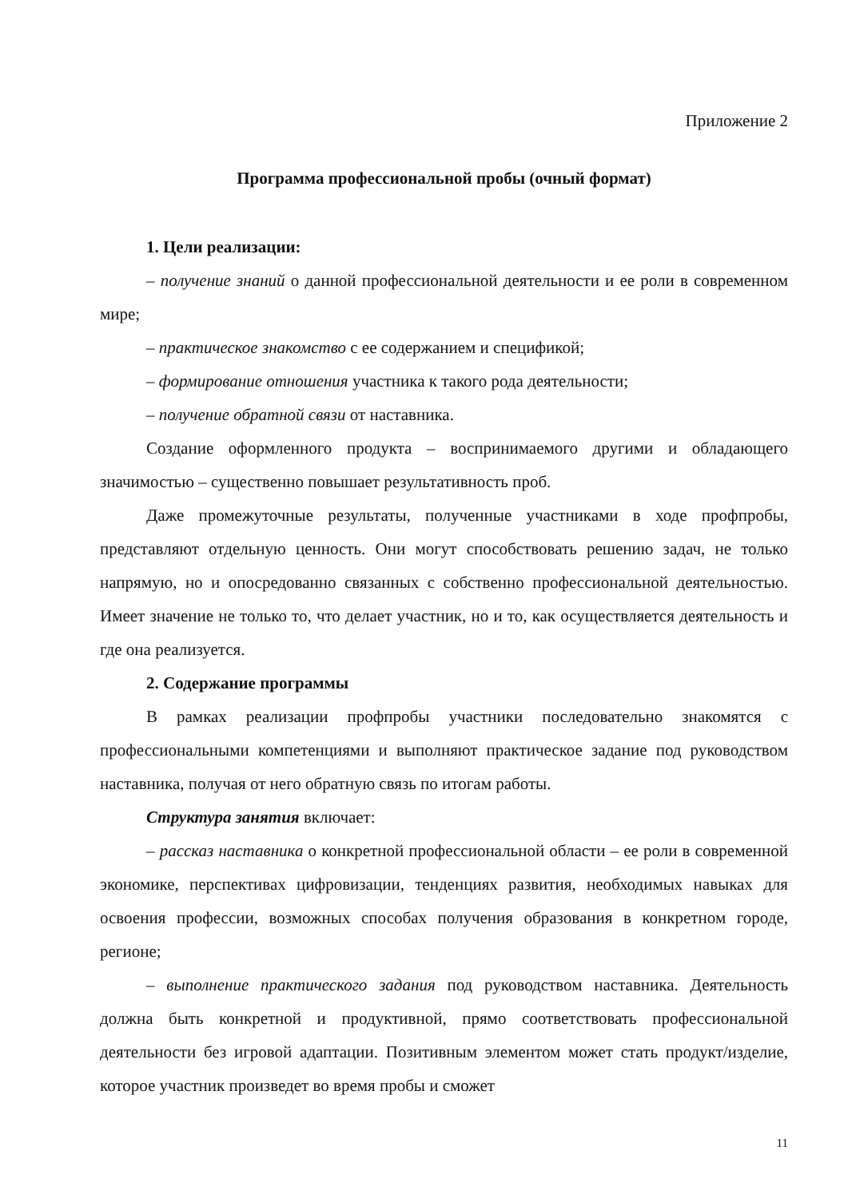Приложение 2
Программа профессиональной пробы (очный формат)
1. Цели реализации:
– получение знаний о данной профессиональной деятельности и ее роли в современном мире;
– практическое знакомство с ее содержанием и спецификой;
– формирование отношения участника к такого рода деятельности;
– получение обратной связи от наставника.
Создание оформленного продукта – воспринимаемого другими и обладающего значимостью – существенно повышает результативность проб.
Даже промежуточные результаты, полученные участниками в ходе профпробы, представляют отдельную ценность. Они могут способствовать решению задач, не только напрямую, но и опосредованно связанных с собственно профессиональной деятельностью. Имеет значение не только то, что делает участник, но и то, как осуществляется деятельность и где она реализуется.
2. Содержание программы
В рамках реализации профпробы участники последовательно знакомятся с профессиональными компетенциями и выполняют практическое задание под руководством наставника, получая от него обратную связь по итогам работы.
Структура занятия включает:
– рассказ наставника о конкретной профессиональной области – ее роли в современной экономике, перспективах цифровизации, тенденциях развития, необходимых навыках для освоения профессии, возможных способах получения образования в конкретном городе, регионе;
– выполнение практического задания под руководством наставника. Деятельность должна быть конкретной и продуктивной, прямо соответствовать профессиональной деятельности без игровой адаптации. Позитивным элементом может стать продукт/изделие, которое участник произведет во время пробы и сможет
11